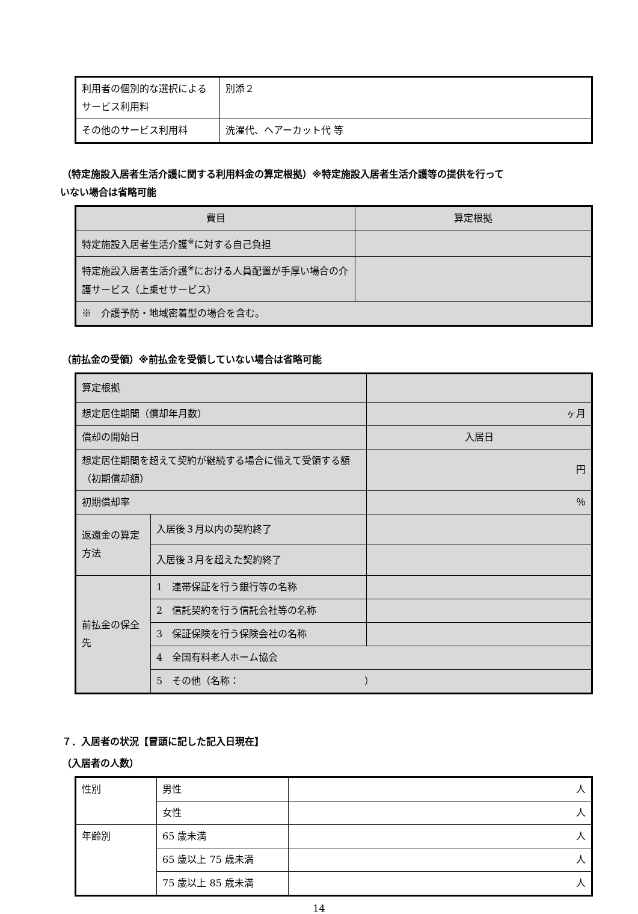| 利用者の個別的な選択によるサービス利用料 | 別添２ |
| その他のサービス利用料 | 洗濯代、ヘアーカット代 等 |
（特定施設入居者生活介護に関する利用料金の算定根拠）※特定施設入居者生活介護等の提供を行って
いない場合は省略可能
| 費目 | 算定根拠 |
| --- | --- |
| 特定施設入居者生活介護<sup>※</sup>に対する自己負担 | |
| 特定施設入居者生活介護<sup>※</sup>における人員配置が手厚い場合の介護サービス（上乗せサービス） | |
| ※ 介護予防・地域密着型の場合を含む。 | |
（前払金の受領）※前払金を受領していない場合は省略可能
| 算定根拠 | | |
| 想定居住期間（償却年月数） | | ヶ月 |
| 償却の開始日 | | 入居日 |
| 想定居住期間を超えて契約が継続する場合に備えて受領する額（初期償却額） | | 円 |
| 初期償却率 | | ％ |
| 返還金の算定方法 | 入居後３月以内の契約終了 | |
| | 入居後３月を超えた契約終了 | |
| 前払金の保全先 | 1 連帯保証を行う銀行等の名称 | |
| | 2 信託契約を行う信託会社等の名称 | |
| | 3 保証保険を行う保険会社の名称 | |
| | 4 全国有料老人ホーム協会 | |
| | 5 その他（名称： ） | |
７．入居者の状況【冒頭に記した記入日現在】
（入居者の人数）
| 性別 | 男性 | 人 |
| | 女性 | 人 |
| 年齢別 | 65 歳未満 | 人 |
| | 65 歳以上 75 歳未満 | 人 |
| | 75 歳以上 85 歳未満 | 人 |
14